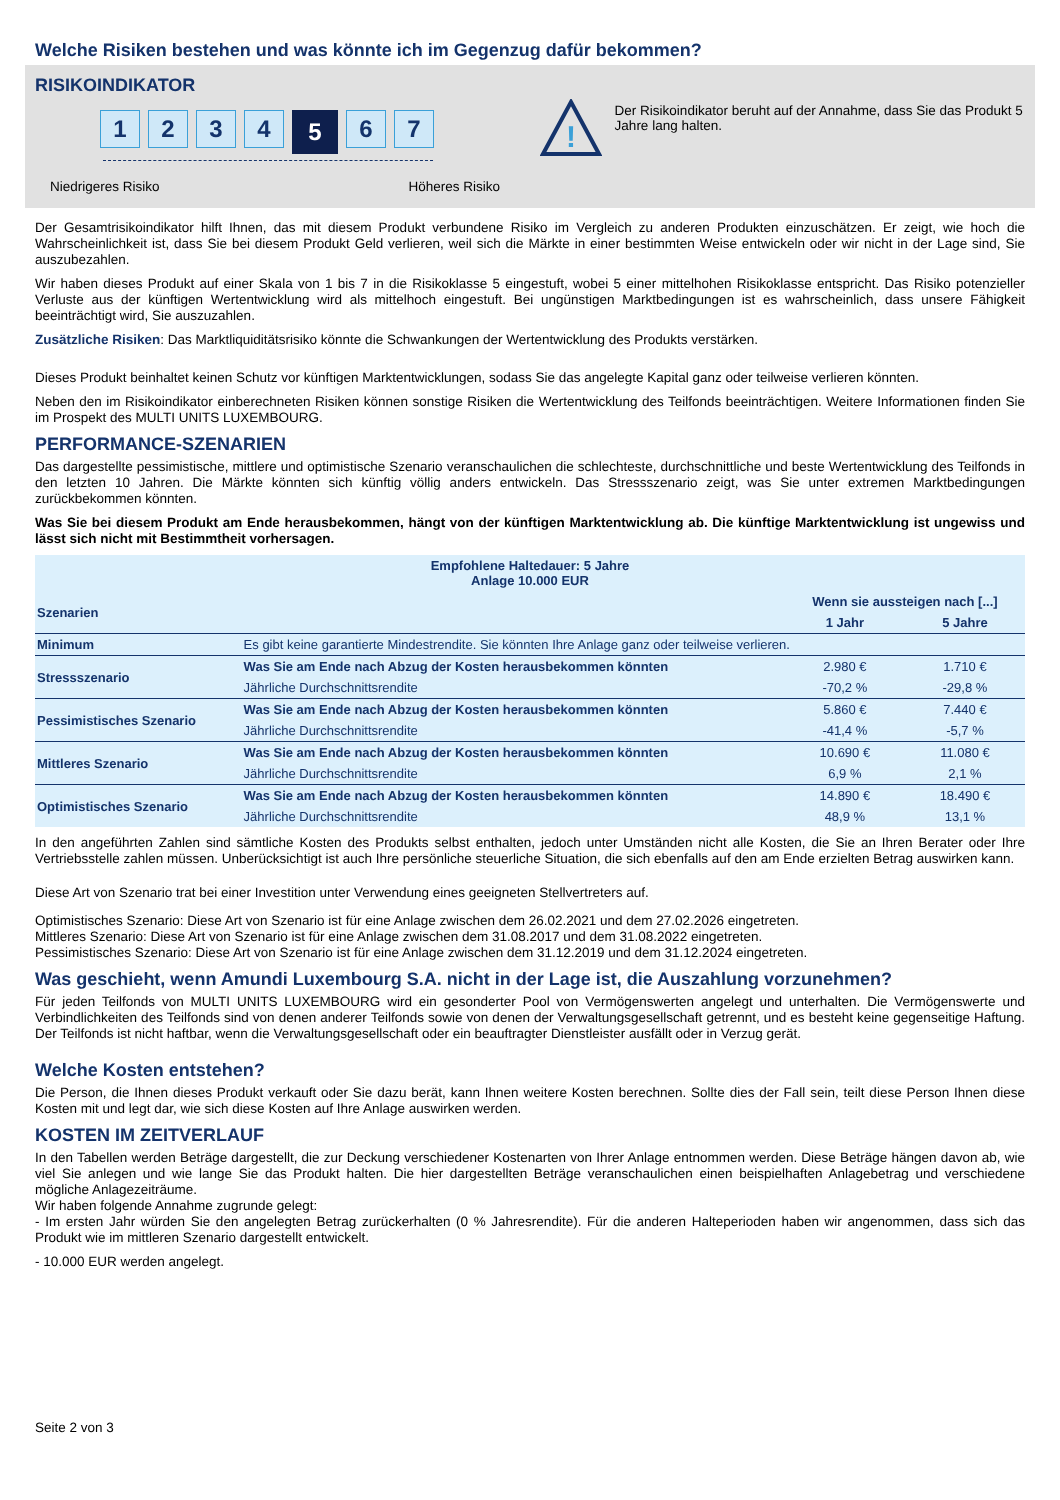Welche Risiken bestehen und was könnte ich im Gegenzug dafür bekommen?
RISIKOINDIKATOR
1 2 3 4
5
6 7
Niedrigeres Risiko Höheres Risiko
!
Der Risikoindikator beruht auf der Annahme, dass Sie das Produkt 5 Jahre lang halten.
Der Gesamtrisikoindikator hilft Ihnen, das mit diesem Produkt verbundene Risiko im Vergleich zu anderen Produkten einzuschätzen. Er zeigt, wie hoch die Wahrscheinlichkeit ist, dass Sie bei diesem Produkt Geld verlieren, weil sich die Märkte in einer bestimmten Weise entwickeln oder wir nicht in der Lage sind, Sie auszubezahlen.
Wir haben dieses Produkt auf einer Skala von 1 bis 7 in die Risikoklasse 5 eingestuft, wobei 5 einer mittelhohen Risikoklasse entspricht. Das Risiko potenzieller Verluste aus der künftigen Wertentwicklung wird als mittelhoch eingestuft. Bei ungünstigen Marktbedingungen ist es wahrscheinlich, dass unsere Fähigkeit beeinträchtigt wird, Sie auszuzahlen.
Zusätzliche Risiken: Das Marktliquiditätsrisiko könnte die Schwankungen der Wertentwicklung des Produkts verstärken.
Dieses Produkt beinhaltet keinen Schutz vor künftigen Marktentwicklungen, sodass Sie das angelegte Kapital ganz oder teilweise verlieren könnten.
Neben den im Risikoindikator einberechneten Risiken können sonstige Risiken die Wertentwicklung des Teilfonds beeinträchtigen. Weitere Informationen finden Sie im Prospekt des MULTI UNITS LUXEMBOURG.
PERFORMANCE-SZENARIEN
Das dargestellte pessimistische, mittlere und optimistische Szenario veranschaulichen die schlechteste, durchschnittliche und beste Wertentwicklung des Teilfonds in den letzten 10 Jahren. Die Märkte könnten sich künftig völlig anders entwickeln. Das Stressszenario zeigt, was Sie unter extremen Marktbedingungen zurückbekommen könnten.
Was Sie bei diesem Produkt am Ende herausbekommen, hängt von der künftigen Marktentwicklung ab. Die künftige Marktentwicklung ist ungewiss und lässt sich nicht mit Bestimmtheit vorhersagen.
| Empfohlene Haltedauer: 5 Jahre Anlage 10.000 EUR | | | |
| --- | --- | --- | --- |
| Szenarien | | Wenn sie aussteigen nach [...] | |
| | | 1 Jahr | 5 Jahre |
| Minimum | Es gibt keine garantierte Mindestrendite. Sie könnten Ihre Anlage ganz oder teilweise verlieren. | | |
| Stressszenario | Was Sie am Ende nach Abzug der Kosten herausbekommen könnten | 2.980 € | 1.710 € |
| | Jährliche Durchschnittsrendite | -70,2 % | -29,8 % |
| Pessimistisches Szenario | Was Sie am Ende nach Abzug der Kosten herausbekommen könnten | 5.860 € | 7.440 € |
| | Jährliche Durchschnittsrendite | -41,4 % | -5,7 % |
| Mittleres Szenario | Was Sie am Ende nach Abzug der Kosten herausbekommen könnten | 10.690 € | 11.080 € |
| | Jährliche Durchschnittsrendite | 6,9 % | 2,1 % |
| Optimistisches Szenario | Was Sie am Ende nach Abzug der Kosten herausbekommen könnten | 14.890 € | 18.490 € |
| | Jährliche Durchschnittsrendite | 48,9 % | 13,1 % |
In den angeführten Zahlen sind sämtliche Kosten des Produkts selbst enthalten, jedoch unter Umständen nicht alle Kosten, die Sie an Ihren Berater oder Ihre Vertriebsstelle zahlen müssen. Unberücksichtigt ist auch Ihre persönliche steuerliche Situation, die sich ebenfalls auf den am Ende erzielten Betrag auswirken kann.
Diese Art von Szenario trat bei einer Investition unter Verwendung eines geeigneten Stellvertreters auf.
Optimistisches Szenario: Diese Art von Szenario ist für eine Anlage zwischen dem 26.02.2021 und dem 27.02.2026 eingetreten.
Mittleres Szenario: Diese Art von Szenario ist für eine Anlage zwischen dem 31.08.2017 und dem 31.08.2022 eingetreten.
Pessimistisches Szenario: Diese Art von Szenario ist für eine Anlage zwischen dem 31.12.2019 und dem 31.12.2024 eingetreten.
Was geschieht, wenn Amundi Luxembourg S.A. nicht in der Lage ist, die Auszahlung vorzunehmen?
Für jeden Teilfonds von MULTI UNITS LUXEMBOURG wird ein gesonderter Pool von Vermögenswerten angelegt und unterhalten. Die Vermögenswerte und Verbindlichkeiten des Teilfonds sind von denen anderer Teilfonds sowie von denen der Verwaltungsgesellschaft getrennt, und es besteht keine gegenseitige Haftung. Der Teilfonds ist nicht haftbar, wenn die Verwaltungsgesellschaft oder ein beauftragter Dienstleister ausfällt oder in Verzug gerät.
Welche Kosten entstehen?
Die Person, die Ihnen dieses Produkt verkauft oder Sie dazu berät, kann Ihnen weitere Kosten berechnen. Sollte dies der Fall sein, teilt diese Person Ihnen diese Kosten mit und legt dar, wie sich diese Kosten auf Ihre Anlage auswirken werden.
KOSTEN IM ZEITVERLAUF
In den Tabellen werden Beträge dargestellt, die zur Deckung verschiedener Kostenarten von Ihrer Anlage entnommen werden. Diese Beträge hängen davon ab, wie viel Sie anlegen und wie lange Sie das Produkt halten. Die hier dargestellten Beträge veranschaulichen einen beispielhaften Anlagebetrag und verschiedene mögliche Anlagezeiträume.
Wir haben folgende Annahme zugrunde gelegt:
- Im ersten Jahr würden Sie den angelegten Betrag zurückerhalten (0 % Jahresrendite). Für die anderen Halteperioden haben wir angenommen, dass sich das Produkt wie im mittleren Szenario dargestellt entwickelt.
- 10.000 EUR werden angelegt.
Seite 2 von 3